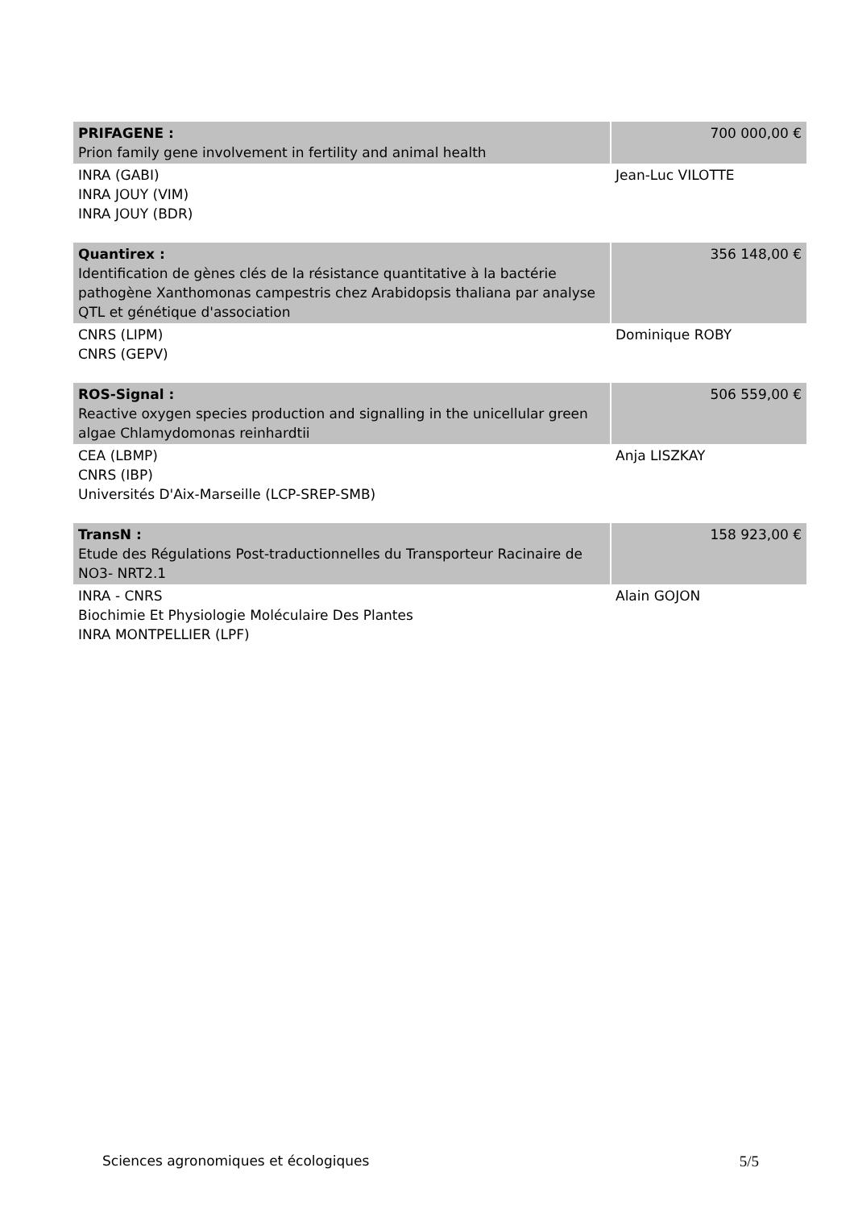| PRIFAGENE : Prion family gene involvement in fertility and animal health | 700 000,00 € |
| INRA (GABI) INRA JOUY (VIM) INRA JOUY (BDR) | Jean-Luc VILOTTE |
| Quantirex : Identification de gènes clés de la résistance quantitative à la bactérie pathogène Xanthomonas campestris chez Arabidopsis thaliana par analyse QTL et génétique d'association | 356 148,00 € |
| CNRS (LIPM) CNRS (GEPV) | Dominique ROBY |
| ROS-Signal : Reactive oxygen species production and signalling in the unicellular green algae Chlamydomonas reinhardtii | 506 559,00 € |
| CEA (LBMP) CNRS (IBP) Universités D'Aix-Marseille (LCP-SREP-SMB) | Anja LISZKAY |
| TransN : Etude des Régulations Post-traductionnelles du Transporteur Racinaire de NO3- NRT2.1 | 158 923,00 € |
| INRA - CNRS Biochimie Et Physiologie Moléculaire Des Plantes INRA MONTPELLIER (LPF) | Alain GOJON |
Sciences agronomiques et écologiques 5/5